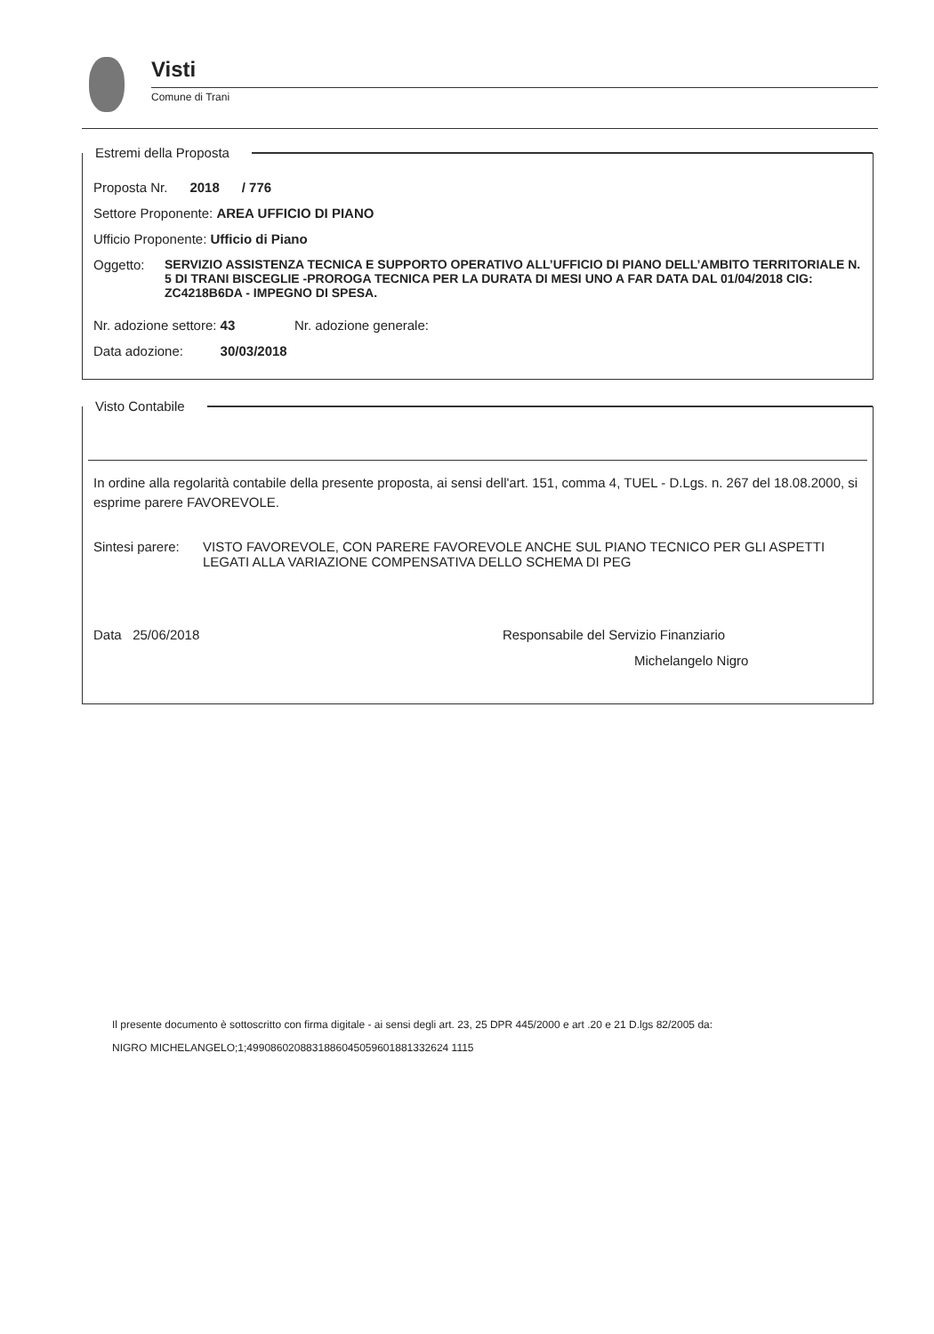Visti
Comune di Trani
Estremi della Proposta
Proposta Nr. 2018 / 776
Settore Proponente: AREA UFFICIO DI PIANO
Ufficio Proponente: Ufficio di Piano
Oggetto: SERVIZIO ASSISTENZA TECNICA E SUPPORTO OPERATIVO ALL’UFFICIO DI PIANO DELL’AMBITO TERRITORIALE N. 5 DI TRANI BISCEGLIE -PROROGA TECNICA PER LA DURATA DI MESI UNO A FAR DATA DAL 01/04/2018 CIG: ZC4218B6DA - IMPEGNO DI SPESA.
Nr. adozione settore: 43 Nr. adozione generale:
Data adozione: 30/03/2018
Visto Contabile
In ordine alla regolarità contabile della presente proposta, ai sensi dell'art. 151, comma 4, TUEL - D.Lgs. n. 267 del 18.08.2000, si esprime parere FAVOREVOLE.
Sintesi parere: VISTO FAVOREVOLE, CON PARERE FAVOREVOLE ANCHE SUL PIANO TECNICO PER GLI ASPETTI LEGATI ALLA VARIAZIONE COMPENSATIVA DELLO SCHEMA DI PEG
Data 25/06/2018 Responsabile del Servizio Finanziario
Michelangelo Nigro
Il presente documento è sottoscritto con firma digitale - ai sensi degli art. 23, 25 DPR 445/2000 e art .20 e 21 D.lgs 82/2005 da:
NIGRO MICHELANGELO;1;4990860208831886045059601881332624 1115